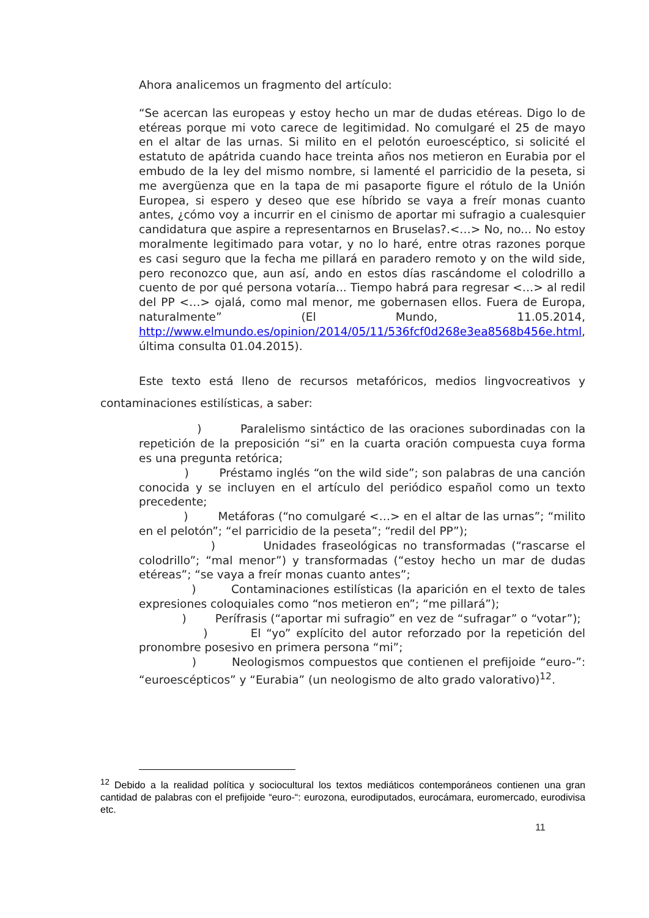Ahora analicemos un fragmento del artículo:
“Se acercan las europeas y estoy hecho un mar de dudas etéreas. Digo lo de etéreas porque mi voto carece de legitimidad. No comulgaré el 25 de mayo en el altar de las urnas. Si milito en el pelotón euroescéptico, si solicité el estatuto de apátrida cuando hace treinta años nos metieron en Eurabia por el embudo de la ley del mismo nombre, si lamenté el parricidio de la peseta, si me avergüenza que en la tapa de mi pasaporte figure el rótulo de la Unión Europea, si espero y deseo que ese híbrido se vaya a freír monas cuanto antes, ¿cómo voy a incurrir en el cinismo de aportar mi sufragio a cualesquier candidatura que aspire a representarnos en Bruselas?.<…> No, no... No estoy moralmente legitimado para votar, y no lo haré, entre otras razones porque es casi seguro que la fecha me pillará en paradero remoto y on the wild side, pero reconozco que, aun así, ando en estos días rascándome el colodrillo a cuento de por qué persona votaría... Tiempo habrá para regresar <…> al redil del PP <…> ojalá, como mal menor, me gobernasen ellos. Fuera de Europa, naturalmente” (El Mundo, 11.05.2014, http://www.elmundo.es/opinion/2014/05/11/536fcf0d268e3ea8568b456e.html, última consulta 01.04.2015).
Este texto está lleno de recursos metafóricos, medios lingvocreativos y contaminaciones estilísticas, a saber:
) Paralelismo sintáctico de las oraciones subordinadas con la repetición de la preposición “si” en la cuarta oración compuesta cuya forma es una pregunta retórica;
) Préstamo inglés “on the wild side”; son palabras de una canción conocida y se incluyen en el artículo del periódico español como un texto precedente;
) Metáforas (“no comulgaré <…> en el altar de las urnas”; “milito en el pelotón”; “el parricidio de la peseta”; “redil del PP”);
) Unidades fraseológicas no transformadas (“rascarse el colodrillo”; “mal menor”) y transformadas (“estoy hecho un mar de dudas etéreas”; “se vaya a freír monas cuanto antes”;
) Contaminaciones estilísticas (la aparición en el texto de tales expresiones coloquiales como “nos metieron en”; “me pillará”);
) Perífrasis (“aportar mi sufragio” en vez de “sufragar” o “votar”);
) El “yo” explícito del autor reforzado por la repetición del pronombre posesivo en primera persona “mi”;
) Neologismos compuestos que contienen el prefijoide “euro-”: “euroescépticos” y “Eurabia” (un neologismo de alto grado valorativo)<sup>12</sup>.
<sup>12</sup> Debido a la realidad política y sociocultural los textos mediáticos contemporáneos contienen una gran cantidad de palabras con el prefijoide “euro-“: eurozona, eurodiputados, eurocámara, euromercado, eurodivisa etc.
11